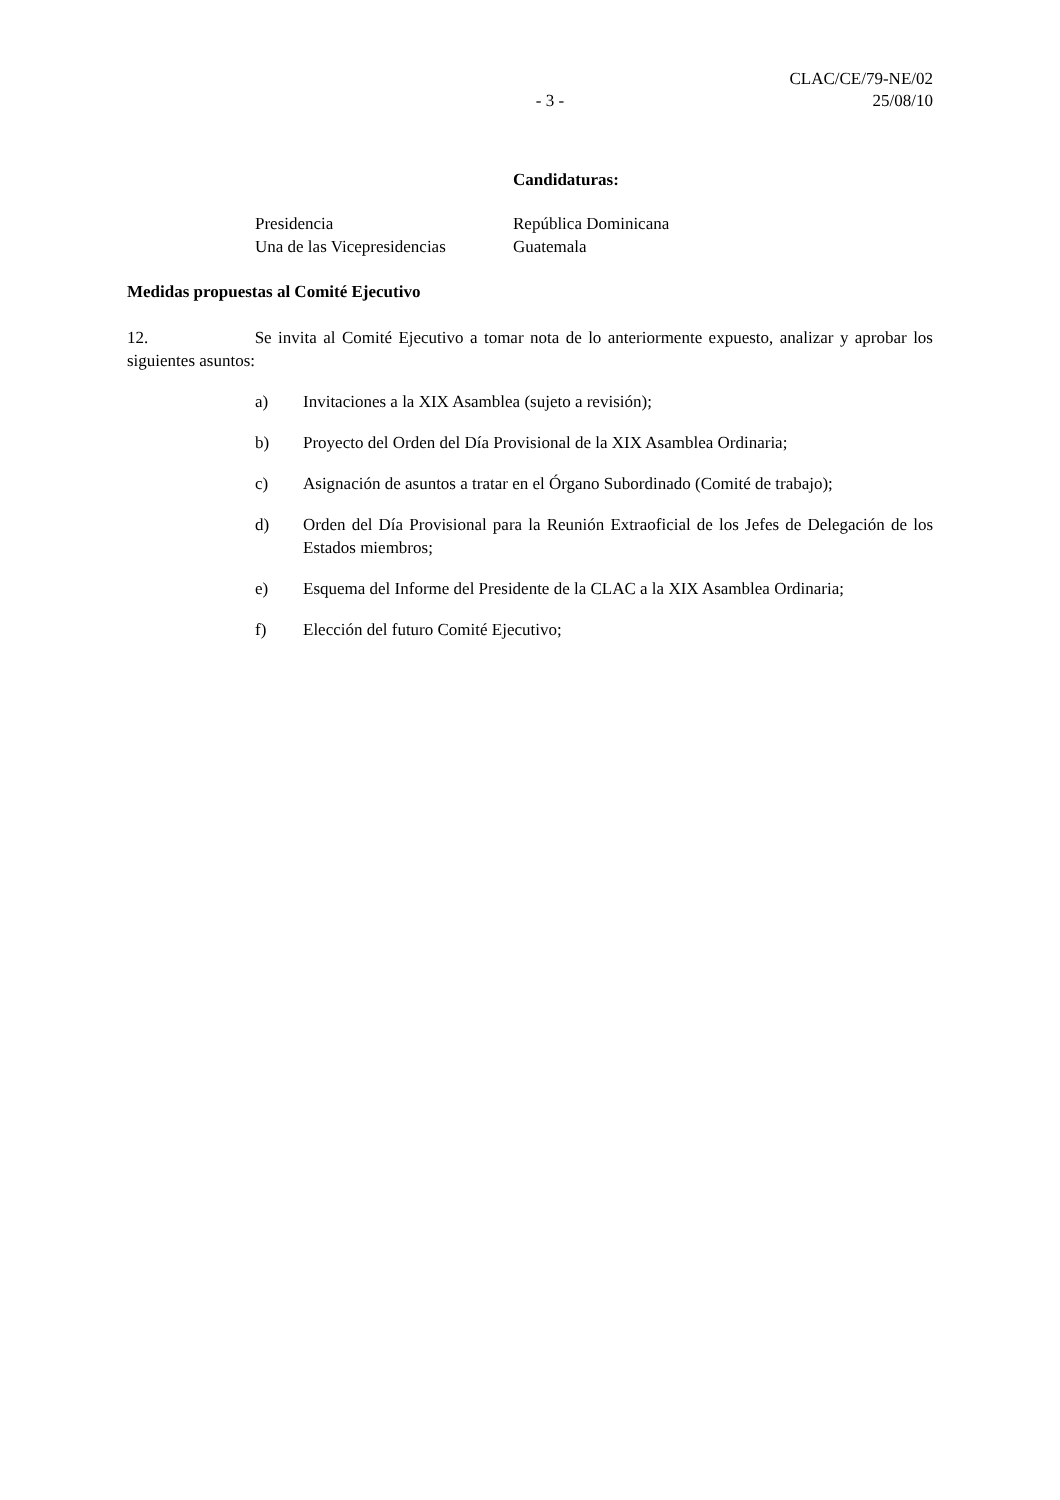- 3 -
CLAC/CE/79-NE/02
25/08/10
Candidaturas:
Presidencia
República Dominicana
Una de las Vicepresidencias
Guatemala
Medidas propuestas al Comité Ejecutivo
12. Se invita al Comité Ejecutivo a tomar nota de lo anteriormente expuesto, analizar y aprobar los siguientes asuntos:
a) Invitaciones a la XIX Asamblea (sujeto a revisión);
b) Proyecto del Orden del Día Provisional de la XIX Asamblea Ordinaria;
c) Asignación de asuntos a tratar en el Órgano Subordinado (Comité de trabajo);
d) Orden del Día Provisional para la Reunión Extraoficial de los Jefes de Delegación de los Estados miembros;
e) Esquema del Informe del Presidente de la CLAC a la XIX Asamblea Ordinaria;
f) Elección del futuro Comité Ejecutivo;